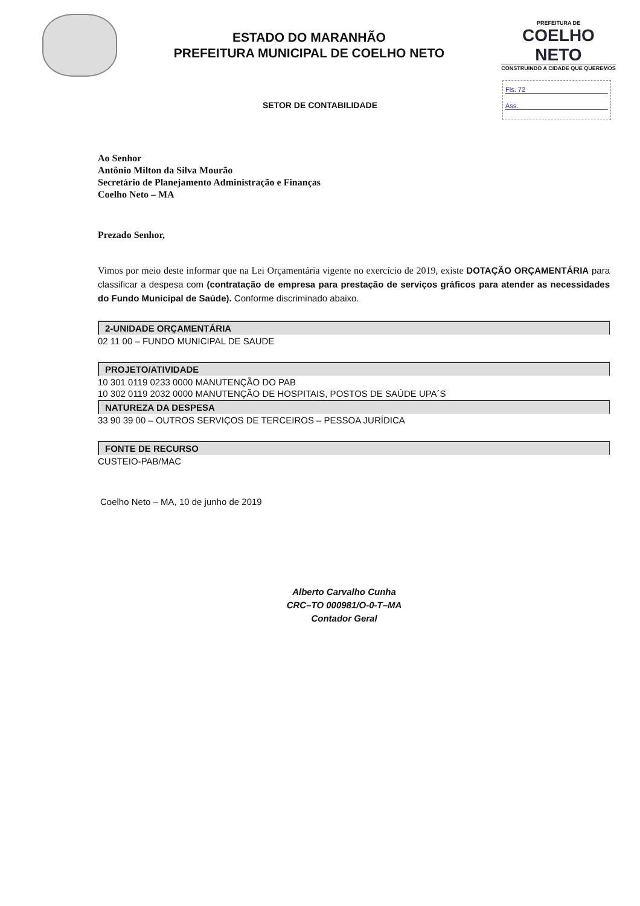ESTADO DO MARANHÃO
PREFEITURA MUNICIPAL DE COELHO NETO
PREFEITURA DE
COELHO NETO
CONSTRUINDO A CIDADE QUE QUEREMOS
Fls. 72
Ass.
SETOR DE CONTABILIDADE
Ao Senhor
Antônio Milton da Silva Mourão
Secretário de Planejamento Administração e Finanças
Coelho Neto – MA
Prezado Senhor,
Vimos por meio deste informar que na Lei Orçamentária vigente no exercício de 2019, existe DOTAÇÃO ORÇAMENTÁRIA para classificar a despesa com (contratação de empresa para prestação de serviços gráficos para atender as necessidades do Fundo Municipal de Saúde). Conforme discriminado abaixo.
2-UNIDADE ORÇAMENTÁRIA
02 11 00 – FUNDO MUNICIPAL DE SAUDE
PROJETO/ATIVIDADE
10 301 0119 0233 0000 MANUTENÇÃO DO PAB
10 302 0119 2032 0000 MANUTENÇÃO DE HOSPITAIS, POSTOS DE SAÚDE UPA´S
NATUREZA DA DESPESA
33 90 39 00 – OUTROS SERVIÇOS DE TERCEIROS – PESSOA JURÍDICA
FONTE DE RECURSO
CUSTEIO-PAB/MAC
Coelho Neto – MA, 10 de junho de 2019
Alberto Carvalho Cunha
CRC–TO 000981/O-0-T–MA
Contador Geral